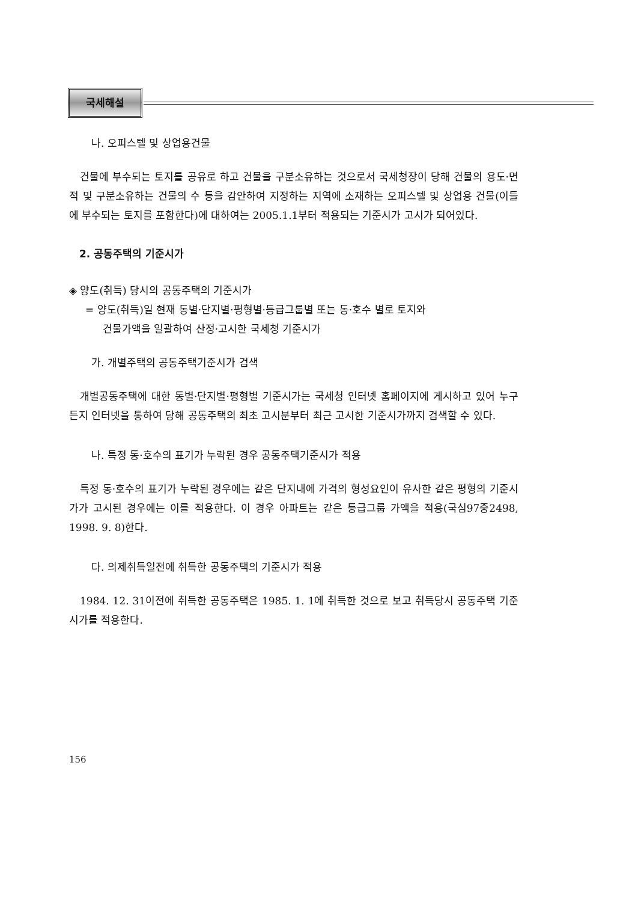국세해설
나. 오피스텔 및 상업용건물
건물에 부수되는 토지를 공유로 하고 건물을 구분소유하는 것으로서 국세청장이 당해 건물의 용도·면적 및 구분소유하는 건물의 수 등을 감안하여 지정하는 지역에 소재하는 오피스텔 및 상업용 건물(이들에 부수되는 토지를 포함한다)에 대하여는 2005.1.1부터 적용되는 기준시가 고시가 되어있다.
2. 공동주택의 기준시가
◈ 양도(취득) 당시의 공동주택의 기준시가
= 양도(취득)일 현재 동별·단지별·평형별·등급그룹별 또는 동·호수 별로 토지와
건물가액을 일괄하여 산정·고시한 국세청 기준시가
가. 개별주택의 공동주택기준시가 검색
개별공동주택에 대한 동별·단지별·평형별 기준시가는 국세청 인터넷 홈페이지에 게시하고 있어 누구든지 인터넷을 통하여 당해 공동주택의 최초 고시분부터 최근 고시한 기준시가까지 검색할 수 있다.
나. 특정 동·호수의 표기가 누락된 경우 공동주택기준시가 적용
특정 동·호수의 표기가 누락된 경우에는 같은 단지내에 가격의 형성요인이 유사한 같은 평형의 기준시가가 고시된 경우에는 이를 적용한다. 이 경우 아파트는 같은 등급그룹 가액을 적용(국심97중2498, 1998. 9. 8)한다.
다. 의제취득일전에 취득한 공동주택의 기준시가 적용
1984. 12. 31이전에 취득한 공동주택은 1985. 1. 1에 취득한 것으로 보고 취득당시 공동주택 기준시가를 적용한다.
156